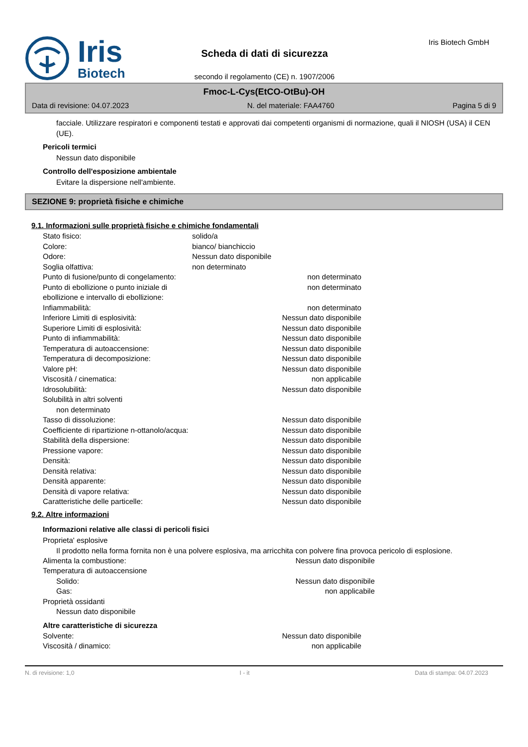Iris
Biotech
Scheda di dati di sicurezza
secondo il regolamento (CE) n. 1907/2006
Iris Biotech GmbH
Fmoc-L-Cys(EtCO-OtBu)-OH
Data di revisione: 04.07.2023 N. del materiale: FAA4760 Pagina 5 di 9
facciale. Utilizzare respiratori e componenti testati e approvati dai competenti organismi di normazione, quali il NIOSH (USA) il CEN (UE).
Pericoli termici
Nessun dato disponibile
Controllo dell'esposizione ambientale
Evitare la dispersione nell'ambiente.
SEZIONE 9: proprietà fisiche e chimiche
9.1. Informazioni sulle proprietà fisiche e chimiche fondamentali
| Stato fisico: | solido/a | |
| Colore: | bianco/ bianchiccio | |
| Odore: | Nessun dato disponibile | |
| Soglia olfattiva: | non determinato | |
| Punto di fusione/punto di congelamento: | | non determinato |
| Punto di ebollizione o punto iniziale di ebollizione e intervallo di ebollizione: | | non determinato |
| Infiammabilità: | | non determinato |
| Inferiore Limiti di esplosività: | | Nessun dato disponibile |
| Superiore Limiti di esplosività: | | Nessun dato disponibile |
| Punto di infiammabilità: | | Nessun dato disponibile |
| Temperatura di autoaccensione: | | Nessun dato disponibile |
| Temperatura di decomposizione: | | Nessun dato disponibile |
| Valore pH: | | Nessun dato disponibile |
| Viscosità / cinematica: | | non applicabile |
| Idrosolubilità: | | Nessun dato disponibile |
| Solubilità in altri solventi | | |
| non determinato | | |
| Tasso di dissoluzione: | | Nessun dato disponibile |
| Coefficiente di ripartizione n-ottanolo/acqua: | | Nessun dato disponibile |
| Stabilità della dispersione: | | Nessun dato disponibile |
| Pressione vapore: | | Nessun dato disponibile |
| Densità: | | Nessun dato disponibile |
| Densità relativa: | | Nessun dato disponibile |
| Densità apparente: | | Nessun dato disponibile |
| Densità di vapore relativa: | | Nessun dato disponibile |
| Caratteristiche delle particelle: | | Nessun dato disponibile |
9.2. Altre informazioni
Informazioni relative alle classi di pericoli fisici
Proprieta' esplosive
Il prodotto nella forma fornita non è una polvere esplosiva, ma arricchita con polvere fina provoca pericolo di esplosione.
| Alimenta la combustione: | | Nessun dato disponibile |
| Temperatura di autoaccensione | | |
| Solido: | | Nessun dato disponibile |
| Gas: | | non applicabile |
| Proprietà ossidanti | | |
| Nessun dato disponibile | | |
Altre caratteristiche di sicurezza
| Solvente: | | Nessun dato disponibile |
| Viscosità / dinamico: | | non applicabile |
N. di revisione: 1,0 I - it Data di stampa: 04.07.2023